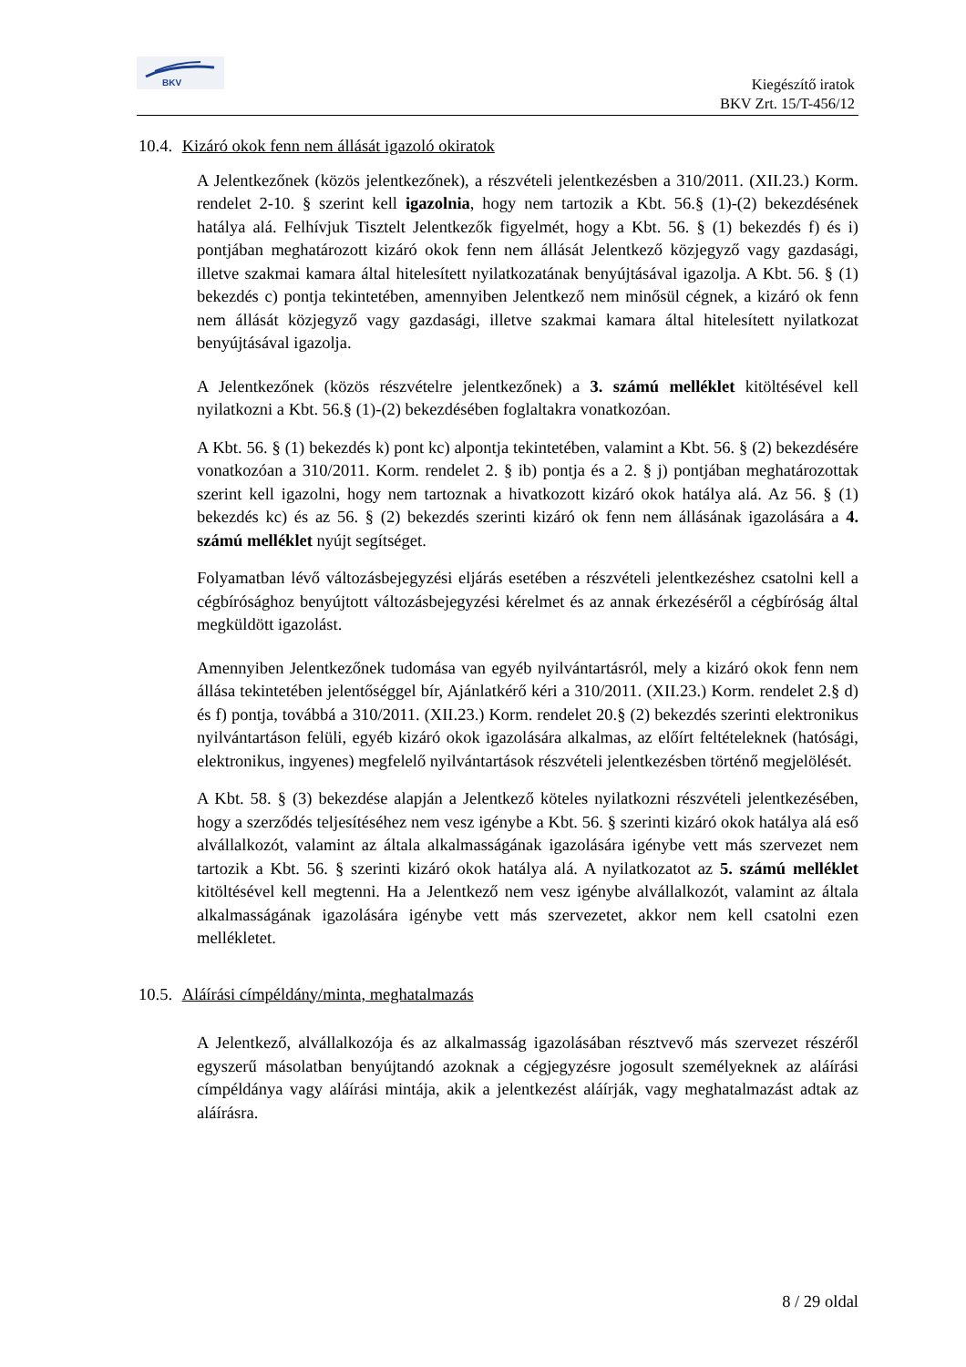BKV
Kiegészítő iratok
BKV Zrt. 15/T-456/12
10.4. Kizáró okok fenn nem állását igazoló okiratok
A Jelentkezőnek (közös jelentkezőnek), a részvételi jelentkezésben a 310/2011. (XII.23.) Korm. rendelet 2-10. § szerint kell igazolnia, hogy nem tartozik a Kbt. 56.§ (1)-(2) bekezdésének hatálya alá. Felhívjuk Tisztelt Jelentkezők figyelmét, hogy a Kbt. 56. § (1) bekezdés f) és i) pontjában meghatározott kizáró okok fenn nem állását Jelentkező közjegyző vagy gazdasági, illetve szakmai kamara által hitelesített nyilatkozatának benyújtásával igazolja. A Kbt. 56. § (1) bekezdés c) pontja tekintetében, amennyiben Jelentkező nem minősül cégnek, a kizáró ok fenn nem állását közjegyző vagy gazdasági, illetve szakmai kamara által hitelesített nyilatkozat benyújtásával igazolja.
A Jelentkezőnek (közös részvételre jelentkezőnek) a 3. számú melléklet kitöltésével kell nyilatkozni a Kbt. 56.§ (1)-(2) bekezdésében foglaltakra vonatkozóan.
A Kbt. 56. § (1) bekezdés k) pont kc) alpontja tekintetében, valamint a Kbt. 56. § (2) bekezdésére vonatkozóan a 310/2011. Korm. rendelet 2. § ib) pontja és a 2. § j) pontjában meghatározottak szerint kell igazolni, hogy nem tartoznak a hivatkozott kizáró okok hatálya alá. Az 56. § (1) bekezdés kc) és az 56. § (2) bekezdés szerinti kizáró ok fenn nem állásának igazolására a 4. számú melléklet nyújt segítséget.
Folyamatban lévő változásbejegyzési eljárás esetében a részvételi jelentkezéshez csatolni kell a cégbírósághoz benyújtott változásbejegyzési kérelmet és az annak érkezéséről a cégbíróság által megküldött igazolást.
Amennyiben Jelentkezőnek tudomása van egyéb nyilvántartásról, mely a kizáró okok fenn nem állása tekintetében jelentőséggel bír, Ajánlatkérő kéri a 310/2011. (XII.23.) Korm. rendelet 2.§ d) és f) pontja, továbbá a 310/2011. (XII.23.) Korm. rendelet 20.§ (2) bekezdés szerinti elektronikus nyilvántartáson felüli, egyéb kizáró okok igazolására alkalmas, az előírt feltételeknek (hatósági, elektronikus, ingyenes) megfelelő nyilvántartások részvételi jelentkezésben történő megjelölését.
A Kbt. 58. § (3) bekezdése alapján a Jelentkező köteles nyilatkozni részvételi jelentkezésében, hogy a szerződés teljesítéséhez nem vesz igénybe a Kbt. 56. § szerinti kizáró okok hatálya alá eső alvállalkozót, valamint az általa alkalmasságának igazolására igénybe vett más szervezet nem tartozik a Kbt. 56. § szerinti kizáró okok hatálya alá. A nyilatkozatot az 5. számú melléklet kitöltésével kell megtenni. Ha a Jelentkező nem vesz igénybe alvállalkozót, valamint az általa alkalmasságának igazolására igénybe vett más szervezetet, akkor nem kell csatolni ezen mellékletet.
10.5. Aláírási címpéldány/minta, meghatalmazás
A Jelentkező, alvállalkozója és az alkalmasság igazolásában résztvevő más szervezet részéről egyszerű másolatban benyújtandó azoknak a cégjegyzésre jogosult személyeknek az aláírási címpéldánya vagy aláírási mintája, akik a jelentkezést aláírják, vagy meghatalmazást adtak az aláírásra.
8 / 29 oldal